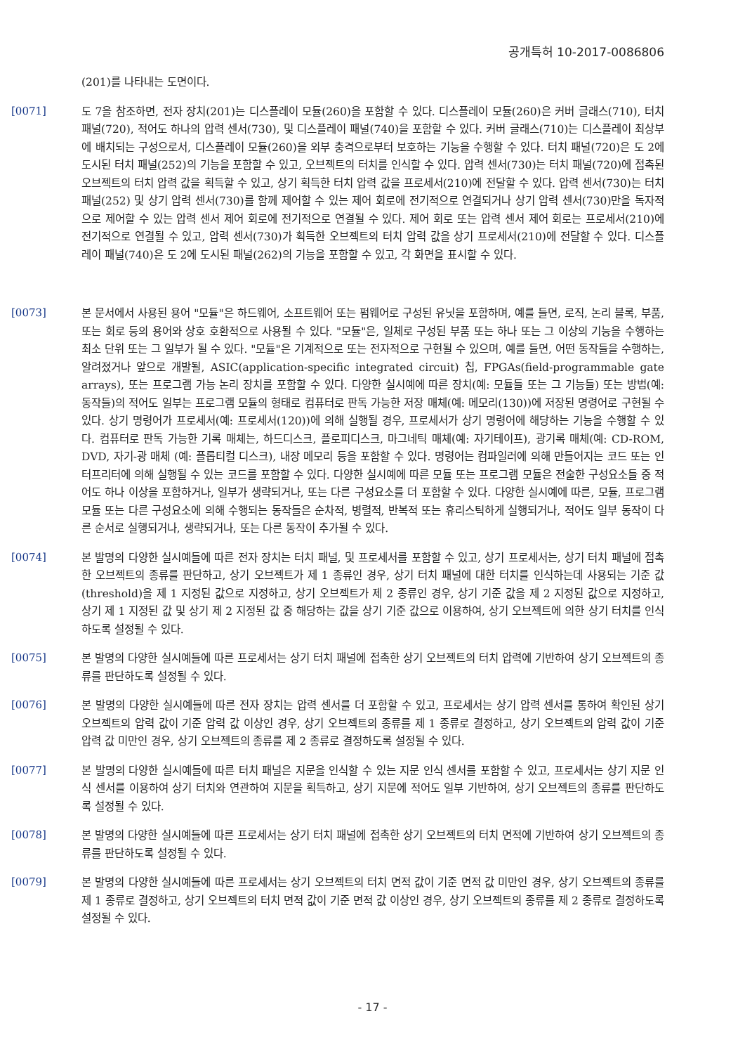공개특허 10-2017-0086806
(201)를 나타내는 도면이다.
[0071]
도 7을 참조하면, 전자 장치(201)는 디스플레이 모듈(260)을 포함할 수 있다. 디스플레이 모듈(260)은 커버 글래스(710), 터치 패널(720), 적어도 하나의 압력 센서(730), 및 디스플레이 패널(740)을 포함할 수 있다. 커버 글래스(710)는 디스플레이 최상부에 배치되는 구성으로서, 디스플레이 모듈(260)을 외부 충격으로부터 보호하는 기능을 수행할 수 있다. 터치 패널(720)은 도 2에 도시된 터치 패널(252)의 기능을 포함할 수 있고, 오브젝트의 터치를 인식할 수 있다. 압력 센서(730)는 터치 패널(720)에 접촉된 오브젝트의 터치 압력 값을 획득할 수 있고, 상기 획득한 터치 압력 값을 프로세서(210)에 전달할 수 있다. 압력 센서(730)는 터치 패널(252) 및 상기 압력 센서(730)를 함께 제어할 수 있는 제어 회로에 전기적으로 연결되거나 상기 압력 센서(730)만을 독자적으로 제어할 수 있는 압력 센서 제어 회로에 전기적으로 연결될 수 있다. 제어 회로 또는 압력 센서 제어 회로는 프로세서(210)에 전기적으로 연결될 수 있고, 압력 센서(730)가 획득한 오브젝트의 터치 압력 값을 상기 프로세서(210)에 전달할 수 있다. 디스플레이 패널(740)은 도 2에 도시된 패널(262)의 기능을 포함할 수 있고, 각 화면을 표시할 수 있다.
[0073]
본 문서에서 사용된 용어 "모듈"은 하드웨어, 소프트웨어 또는 펌웨어로 구성된 유닛을 포함하며, 예를 들면, 로직, 논리 블록, 부품, 또는 회로 등의 용어와 상호 호환적으로 사용될 수 있다. "모듈"은, 일체로 구성된 부품 또는 하나 또는 그 이상의 기능을 수행하는 최소 단위 또는 그 일부가 될 수 있다. "모듈"은 기계적으로 또는 전자적으로 구현될 수 있으며, 예를 들면, 어떤 동작들을 수행하는, 알려졌거나 앞으로 개발될, ASIC(application-specific integrated circuit) 칩, FPGAs(field-programmable gate arrays), 또는 프로그램 가능 논리 장치를 포함할 수 있다. 다양한 실시예에 따른 장치(예: 모듈들 또는 그 기능들) 또는 방법(예: 동작들)의 적어도 일부는 프로그램 모듈의 형태로 컴퓨터로 판독 가능한 저장 매체(예: 메모리(130))에 저장된 명령어로 구현될 수 있다. 상기 명령어가 프로세서(예: 프로세서(120))에 의해 실행될 경우, 프로세서가 상기 명령어에 해당하는 기능을 수행할 수 있다. 컴퓨터로 판독 가능한 기록 매체는, 하드디스크, 플로피디스크, 마그네틱 매체(예: 자기테이프), 광기록 매체(예: CD-ROM, DVD, 자기-광 매체 (예: 플롭티컬 디스크), 내장 메모리 등을 포함할 수 있다. 명령어는 컴파일러에 의해 만들어지는 코드 또는 인터프리터에 의해 실행될 수 있는 코드를 포함할 수 있다. 다양한 실시예에 따른 모듈 또는 프로그램 모듈은 전술한 구성요소들 중 적어도 하나 이상을 포함하거나, 일부가 생략되거나, 또는 다른 구성요소를 더 포함할 수 있다. 다양한 실시예에 따른, 모듈, 프로그램 모듈 또는 다른 구성요소에 의해 수행되는 동작들은 순차적, 병렬적, 반복적 또는 휴리스틱하게 실행되거나, 적어도 일부 동작이 다른 순서로 실행되거나, 생략되거나, 또는 다른 동작이 추가될 수 있다.
[0074]
본 발명의 다양한 실시예들에 따른 전자 장치는 터치 패널, 및 프로세서를 포함할 수 있고, 상기 프로세서는, 상기 터치 패널에 접촉한 오브젝트의 종류를 판단하고, 상기 오브젝트가 제 1 종류인 경우, 상기 터치 패널에 대한 터치를 인식하는데 사용되는 기준 값(threshold)을 제 1 지정된 값으로 지정하고, 상기 오브젝트가 제 2 종류인 경우, 상기 기준 값을 제 2 지정된 값으로 지정하고, 상기 제 1 지정된 값 및 상기 제 2 지정된 값 중 해당하는 값을 상기 기준 값으로 이용하여, 상기 오브젝트에 의한 상기 터치를 인식하도록 설정될 수 있다.
[0075]
본 발명의 다양한 실시예들에 따른 프로세서는 상기 터치 패널에 접촉한 상기 오브젝트의 터치 압력에 기반하여 상기 오브젝트의 종류를 판단하도록 설정될 수 있다.
[0076]
본 발명의 다양한 실시예들에 따른 전자 장치는 압력 센서를 더 포함할 수 있고, 프로세서는 상기 압력 센서를 통하여 확인된 상기 오브젝트의 압력 값이 기준 압력 값 이상인 경우, 상기 오브젝트의 종류를 제 1 종류로 결정하고, 상기 오브젝트의 압력 값이 기준 압력 값 미만인 경우, 상기 오브젝트의 종류를 제 2 종류로 결정하도록 설정될 수 있다.
[0077]
본 발명의 다양한 실시예들에 따른 터치 패널은 지문을 인식할 수 있는 지문 인식 센서를 포함할 수 있고, 프로세서는 상기 지문 인식 센서를 이용하여 상기 터치와 연관하여 지문을 획득하고, 상기 지문에 적어도 일부 기반하여, 상기 오브젝트의 종류를 판단하도록 설정될 수 있다.
[0078]
본 발명의 다양한 실시예들에 따른 프로세서는 상기 터치 패널에 접촉한 상기 오브젝트의 터치 면적에 기반하여 상기 오브젝트의 종류를 판단하도록 설정될 수 있다.
[0079]
본 발명의 다양한 실시예들에 따른 프로세서는 상기 오브젝트의 터치 면적 값이 기준 면적 값 미만인 경우, 상기 오브젝트의 종류를 제 1 종류로 결정하고, 상기 오브젝트의 터치 면적 값이 기준 면적 값 이상인 경우, 상기 오브젝트의 종류를 제 2 종류로 결정하도록 설정될 수 있다.
- 17 -